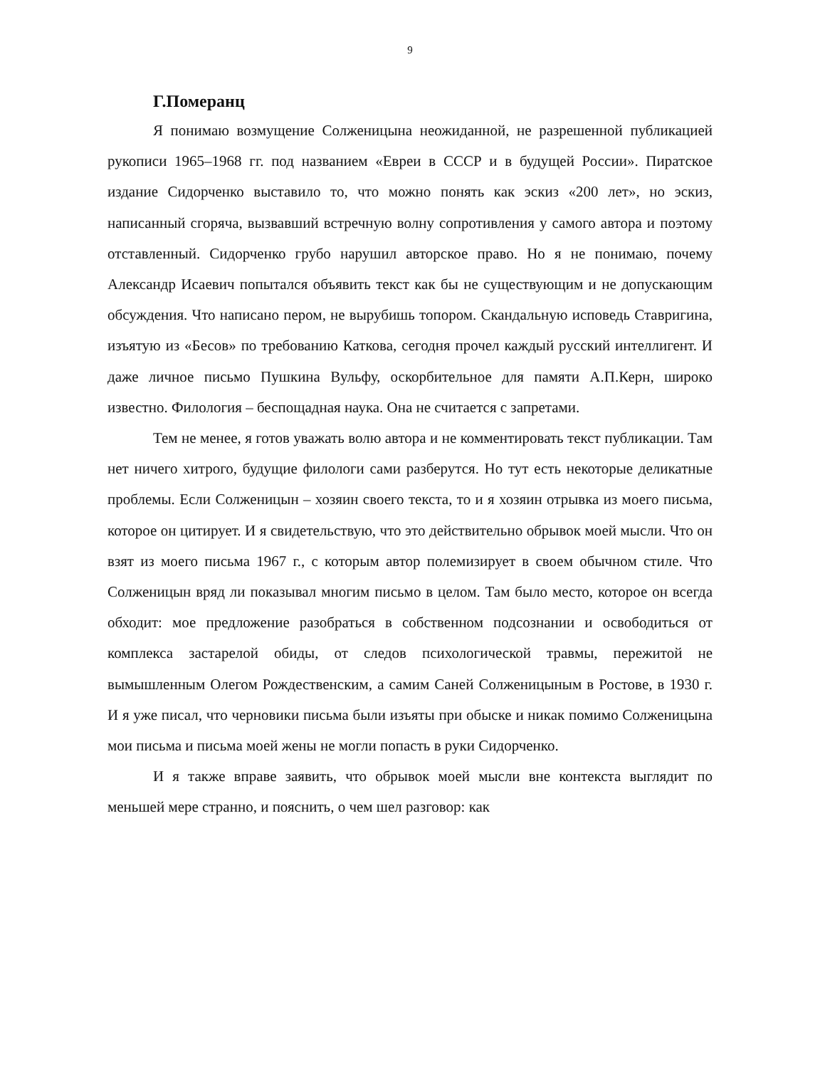9
Г.Померанц
Я понимаю возмущение Солженицына неожиданной, не разрешенной публикацией рукописи 1965–1968 гг. под названием «Евреи в СССР и в будущей России». Пиратское издание Сидорченко выставило то, что можно понять как эскиз «200 лет», но эскиз, написанный сгоряча, вызвавший встречную волну сопротивления у самого автора и поэтому отставленный. Сидорченко грубо нарушил авторское право. Но я не понимаю, почему Александр Исаевич попытался объявить текст как бы не существующим и не допускающим обсуждения. Что написано пером, не вырубишь топором. Скандальную исповедь Ставригина, изъятую из «Бесов» по требованию Каткова, сегодня прочел каждый русский интеллигент. И даже личное письмо Пушкина Вульфу, оскорбительное для памяти А.П.Керн, широко известно. Филология – беспощадная наука. Она не считается с запретами.
Тем не менее, я готов уважать волю автора и не комментировать текст публикации. Там нет ничего хитрого, будущие филологи сами разберутся. Но тут есть некоторые деликатные проблемы. Если Солженицын – хозяин своего текста, то и я хозяин отрывка из моего письма, которое он цитирует. И я свидетельствую, что это действительно обрывок моей мысли. Что он взят из моего письма 1967 г., с которым автор полемизирует в своем обычном стиле. Что Солженицын вряд ли показывал многим письмо в целом. Там было место, которое он всегда обходит: мое предложение разобраться в собственном подсознании и освободиться от комплекса застарелой обиды, от следов психологической травмы, пережитой не вымышленным Олегом Рождественским, а самим Саней Солженицыным в Ростове, в 1930 г. И я уже писал, что черновики письма были изъяты при обыске и никак помимо Солженицына мои письма и письма моей жены не могли попасть в руки Сидорченко.
И я также вправе заявить, что обрывок моей мысли вне контекста выглядит по меньшей мере странно, и пояснить, о чем шел разговор: как